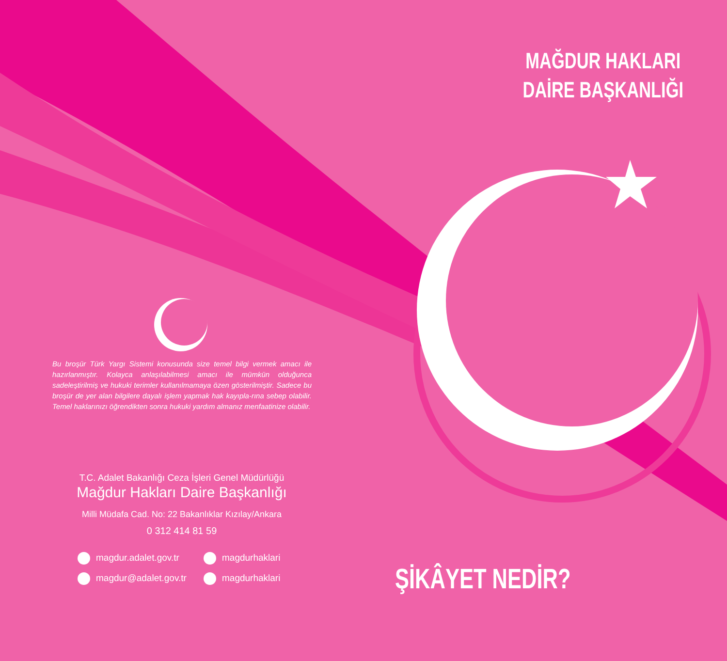Bu broşür Türk Yargı Sistemi konusunda size temel bilgi vermek amacı ile hazırlanmıştır. Kolayca anlaşılabilmesi amacı ile mümkün olduğunca sadeleştirilmiş ve hukuki terimler kullanılmamaya özen gösterilmiştir. Sadece bu broşür de yer alan bilgilere dayalı işlem yapmak hak kayıpla-rına sebep olabilir. Temel haklarınızı öğrendikten sonra hukuki yardım almanız menfaatinize olabilir.
T.C. Adalet Bakanlığı Ceza İşleri Genel Müdürlüğü
Mağdur Hakları Daire Başkanlığı
Milli Müdafa Cad. No: 22 Bakanlıklar Kızılay/Ankara
0 312 414 81 59
magdur.adalet.gov.tr
magdurhaklari
magdur@adalet.gov.tr
magdurhaklari
MAĞDUR HAKLARI
DAİRE BAŞKANLIĞI
ŞİKÂYET NEDİR?